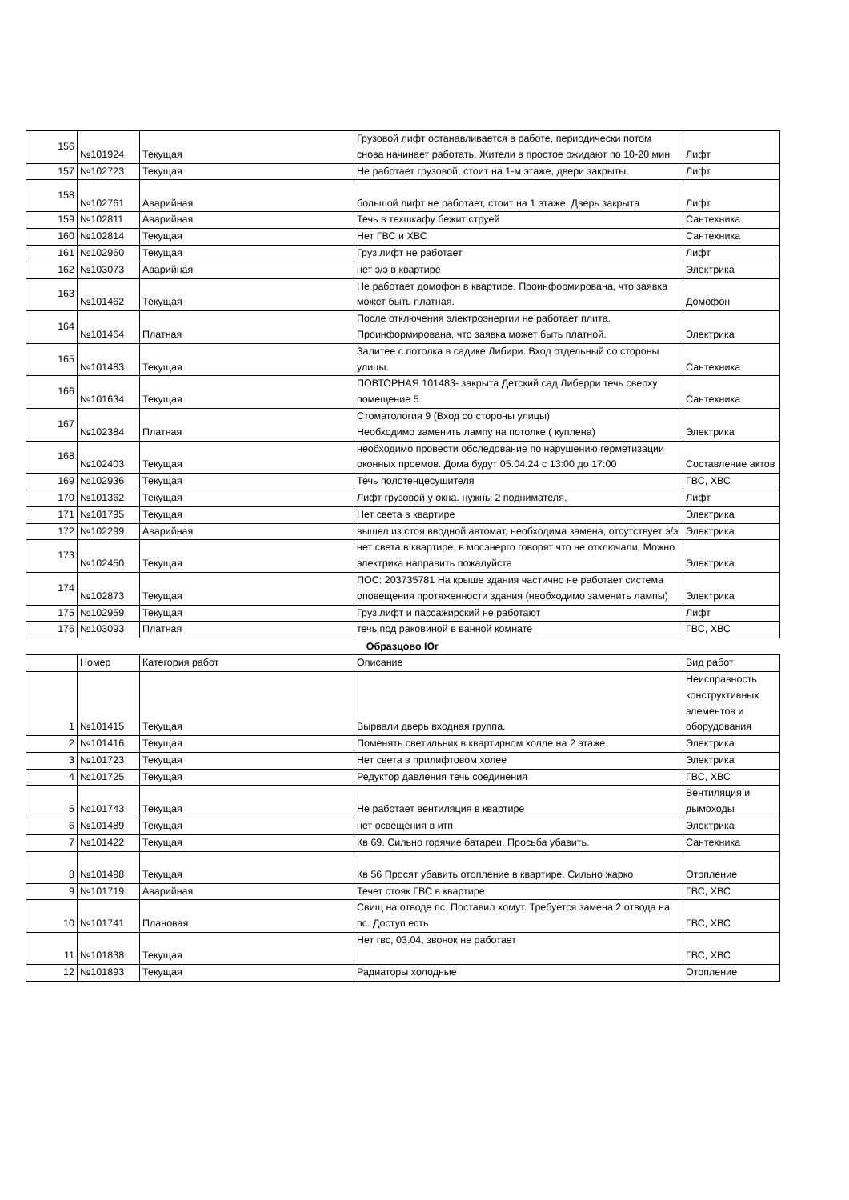| 156 | №101924 | Текущая | Грузовой лифт останавливается в работе, периодически потом снова начинает работать. Жители в простое ожидают по 10-20 мин | Лифт |
| 157 | №102723 | Текущая | Не работает грузовой, стоит на 1-м этаже, двери закрыты. | Лифт |
| 158 | №102761 | Аварийная | большой лифт не работает, стоит на 1 этаже. Дверь закрыта | Лифт |
| 159 | №102811 | Аварийная | Течь в техшкафу бежит струей | Сантехника |
| 160 | №102814 | Текущая | Нет ГВС и ХВС | Сантехника |
| 161 | №102960 | Текущая | Груз.лифт не работает | Лифт |
| 162 | №103073 | Аварийная | нет э/э в квартире | Электрика |
| 163 | №101462 | Текущая | Не работает домофон в квартире. Проинформирована, что заявка может быть платная. | Домофон |
| 164 | №101464 | Платная | После отключения электроэнергии не работает плита. Проинформирована, что заявка может быть платной. | Электрика |
| 165 | №101483 | Текущая | Залитее с потолка в садике Либири. Вход отдельный со стороны улицы. | Сантехника |
| 166 | №101634 | Текущая | ПОВТОРНАЯ 101483- закрыта Детский сад Либерри течь сверху помещение 5 | Сантехника |
| 167 | №102384 | Платная | Стоматология 9 (Вход со стороны улицы) Необходимо заменить лампу на потолке ( куплена) | Электрика |
| 168 | №102403 | Текущая | необходимо провести обследование по нарушению герметизации оконных проемов. Дома будут 05.04.24 с 13:00 до 17:00 | Составление актов |
| 169 | №102936 | Текущая | Течь полотенцесушителя | ГВС, ХВС |
| 170 | №101362 | Текущая | Лифт грузовой у окна. нужны 2 поднимателя. | Лифт |
| 171 | №101795 | Текущая | Нет света в квартире | Электрика |
| 172 | №102299 | Аварийная | вышел из стоя вводной автомат, необходима замена, отсутствует э/э | Электрика |
| 173 | №102450 | Текущая | нет света в квартире, в мосэнерго говорят что не отключали, Можно электрика направить пожалуйста | Электрика |
| 174 | №102873 | Текущая | ПОС: 203735781 На крыше здания частично не работает система оповещения протяженности здания (необходимо заменить лампы) | Электрика |
| 175 | №102959 | Текущая | Груз.лифт и пассажирский не работают | Лифт |
| 176 | №103093 | Платная | течь под раковиной в ванной комнате | ГВС, ХВС |
Образцово Юг
| | Номер | Категория работ | Описание | Вид работ |
| --- | --- | --- | --- | --- |
| 1 | №101415 | Текущая | Вырвали дверь входная группа. | Неисправность конструктивных элементов и оборудования |
| 2 | №101416 | Текущая | Поменять светильник в квартирном холле на 2 этаже. | Электрика |
| 3 | №101723 | Текущая | Нет света в прилифтовом холее | Электрика |
| 4 | №101725 | Текущая | Редуктор давления течь соединения | ГВС, ХВС |
| 5 | №101743 | Текущая | Не работает вентиляция в квартире | Вентиляция и дымоходы |
| 6 | №101489 | Текущая | нет освещения в итп | Электрика |
| 7 | №101422 | Текущая | Кв 69. Сильно горячие батареи. Просьба убавить. | Сантехника |
| 8 | №101498 | Текущая | Кв 56 Просят убавить отопление в квартире. Сильно жарко | Отопление |
| 9 | №101719 | Аварийная | Течет стояк ГВС в квартире | ГВС, ХВС |
| 10 | №101741 | Плановая | Свищ на отводе пс. Поставил хомут. Требуется замена 2 отвода на пс. Доступ есть | ГВС, ХВС |
| 11 | №101838 | Текущая | Нет гвс, 03.04, звонок не работает | ГВС, ХВС |
| 12 | №101893 | Текущая | Радиаторы холодные | Отопление |